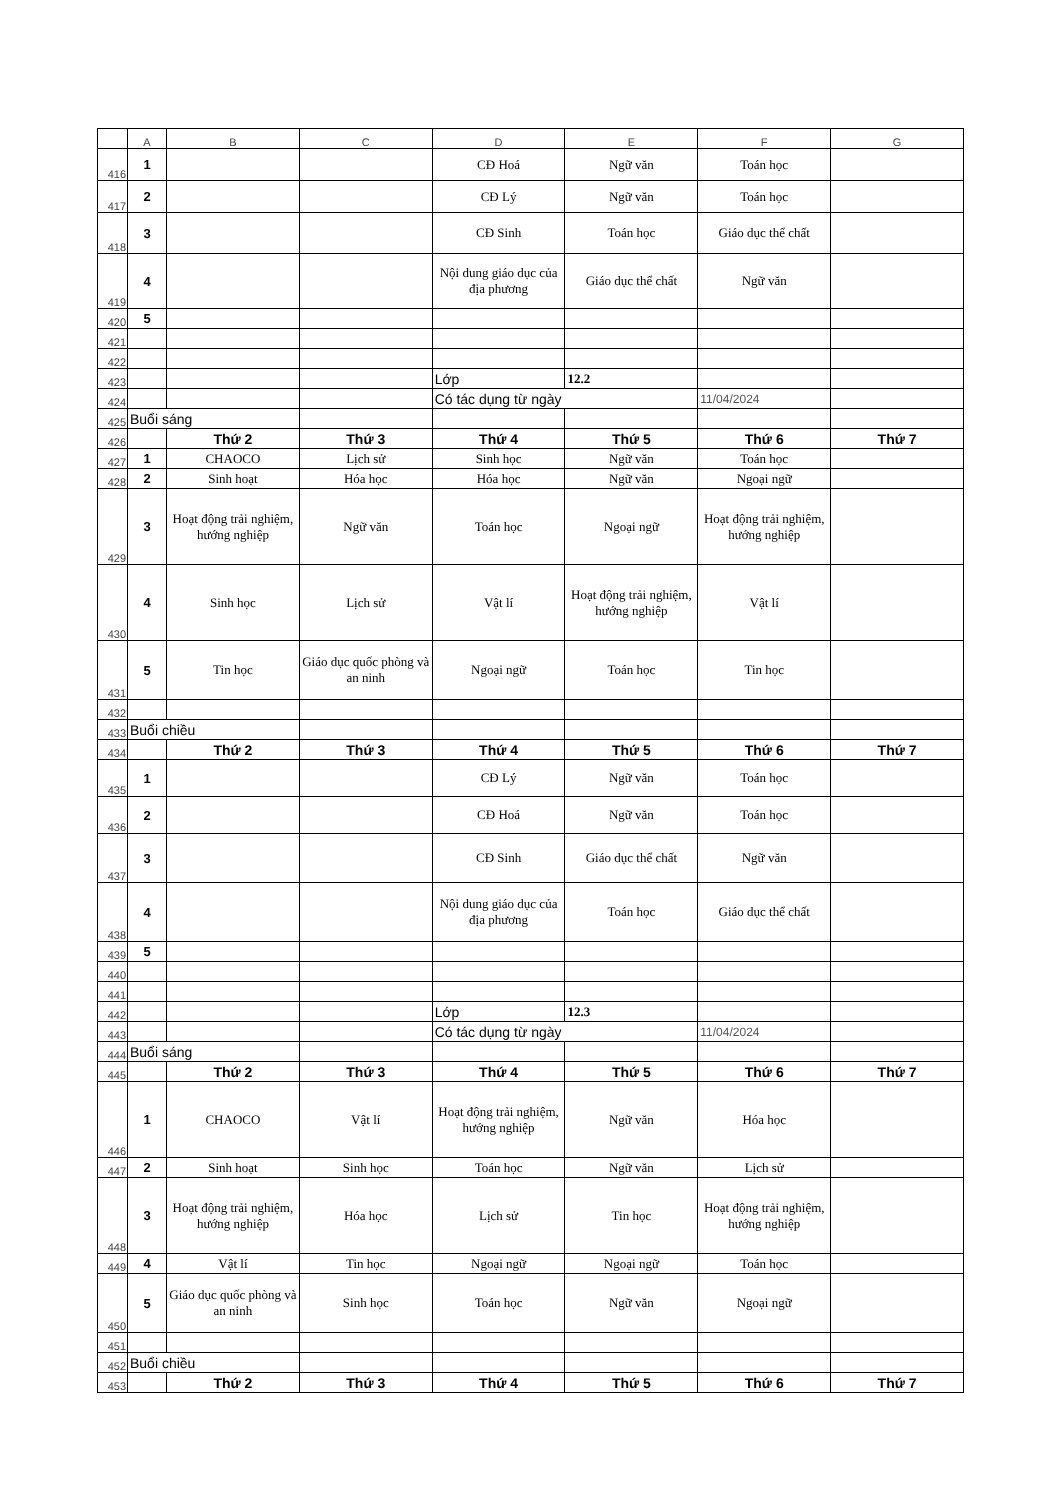| | A | B | C | D | E | F | G |
| 416 | 1 | | | CĐ Hoá | Ngữ văn | Toán học | |
| 417 | 2 | | | CĐ Lý | Ngữ văn | Toán học | |
| 418 | 3 | | | CĐ Sinh | Toán học | Giáo dục thể chất | |
| 419 | 4 | | | Nội dung giáo dục của địa phương | Giáo dục thể chất | Ngữ văn | |
| 420 | 5 | | | | | | |
| 421 | | | | | | | |
| 422 | | | | | | | |
| 423 | | | | Lớp | 12.2 | | |
| 424 | | | | Có tác dụng từ ngày | | 11/04/2024 | |
| 425 | Buổi sáng | | | | | | |
| 426 | | Thứ 2 | Thứ 3 | Thứ 4 | Thứ 5 | Thứ 6 | Thứ 7 |
| 427 | 1 | CHAOCO | Lịch sử | Sinh học | Ngữ văn | Toán học | |
| 428 | 2 | Sinh hoạt | Hóa học | Hóa học | Ngữ văn | Ngoại ngữ | |
| 429 | 3 | Hoạt động trải nghiệm, hướng nghiệp | Ngữ văn | Toán học | Ngoại ngữ | Hoạt động trải nghiệm, hướng nghiệp | |
| 430 | 4 | Sinh học | Lịch sử | Vật lí | Hoạt động trải nghiệm, hướng nghiệp | Vật lí | |
| 431 | 5 | Tin học | Giáo dục quốc phòng và an ninh | Ngoại ngữ | Toán học | Tin học | |
| 432 | | | | | | | |
| 433 | Buổi chiều | | | | | | |
| 434 | | Thứ 2 | Thứ 3 | Thứ 4 | Thứ 5 | Thứ 6 | Thứ 7 |
| 435 | 1 | | | CĐ Lý | Ngữ văn | Toán học | |
| 436 | 2 | | | CĐ Hoá | Ngữ văn | Toán học | |
| 437 | 3 | | | CĐ Sinh | Giáo dục thể chất | Ngữ văn | |
| 438 | 4 | | | Nội dung giáo dục của địa phương | Toán học | Giáo dục thể chất | |
| 439 | 5 | | | | | | |
| 440 | | | | | | | |
| 441 | | | | | | | |
| 442 | | | | Lớp | 12.3 | | |
| 443 | | | | Có tác dụng từ ngày | | 11/04/2024 | |
| 444 | Buổi sáng | | | | | | |
| 445 | | Thứ 2 | Thứ 3 | Thứ 4 | Thứ 5 | Thứ 6 | Thứ 7 |
| 446 | 1 | CHAOCO | Vật lí | Hoạt động trải nghiệm, hướng nghiệp | Ngữ văn | Hóa học | |
| 447 | 2 | Sinh hoạt | Sinh học | Toán học | Ngữ văn | Lịch sử | |
| 448 | 3 | Hoạt động trải nghiệm, hướng nghiệp | Hóa học | Lịch sử | Tin học | Hoạt động trải nghiệm, hướng nghiệp | |
| 449 | 4 | Vật lí | Tin học | Ngoại ngữ | Ngoại ngữ | Toán học | |
| 450 | 5 | Giáo dục quốc phòng và an ninh | Sinh học | Toán học | Ngữ văn | Ngoại ngữ | |
| 451 | | | | | | | |
| 452 | Buổi chiều | | | | | | |
| 453 | | Thứ 2 | Thứ 3 | Thứ 4 | Thứ 5 | Thứ 6 | Thứ 7 |